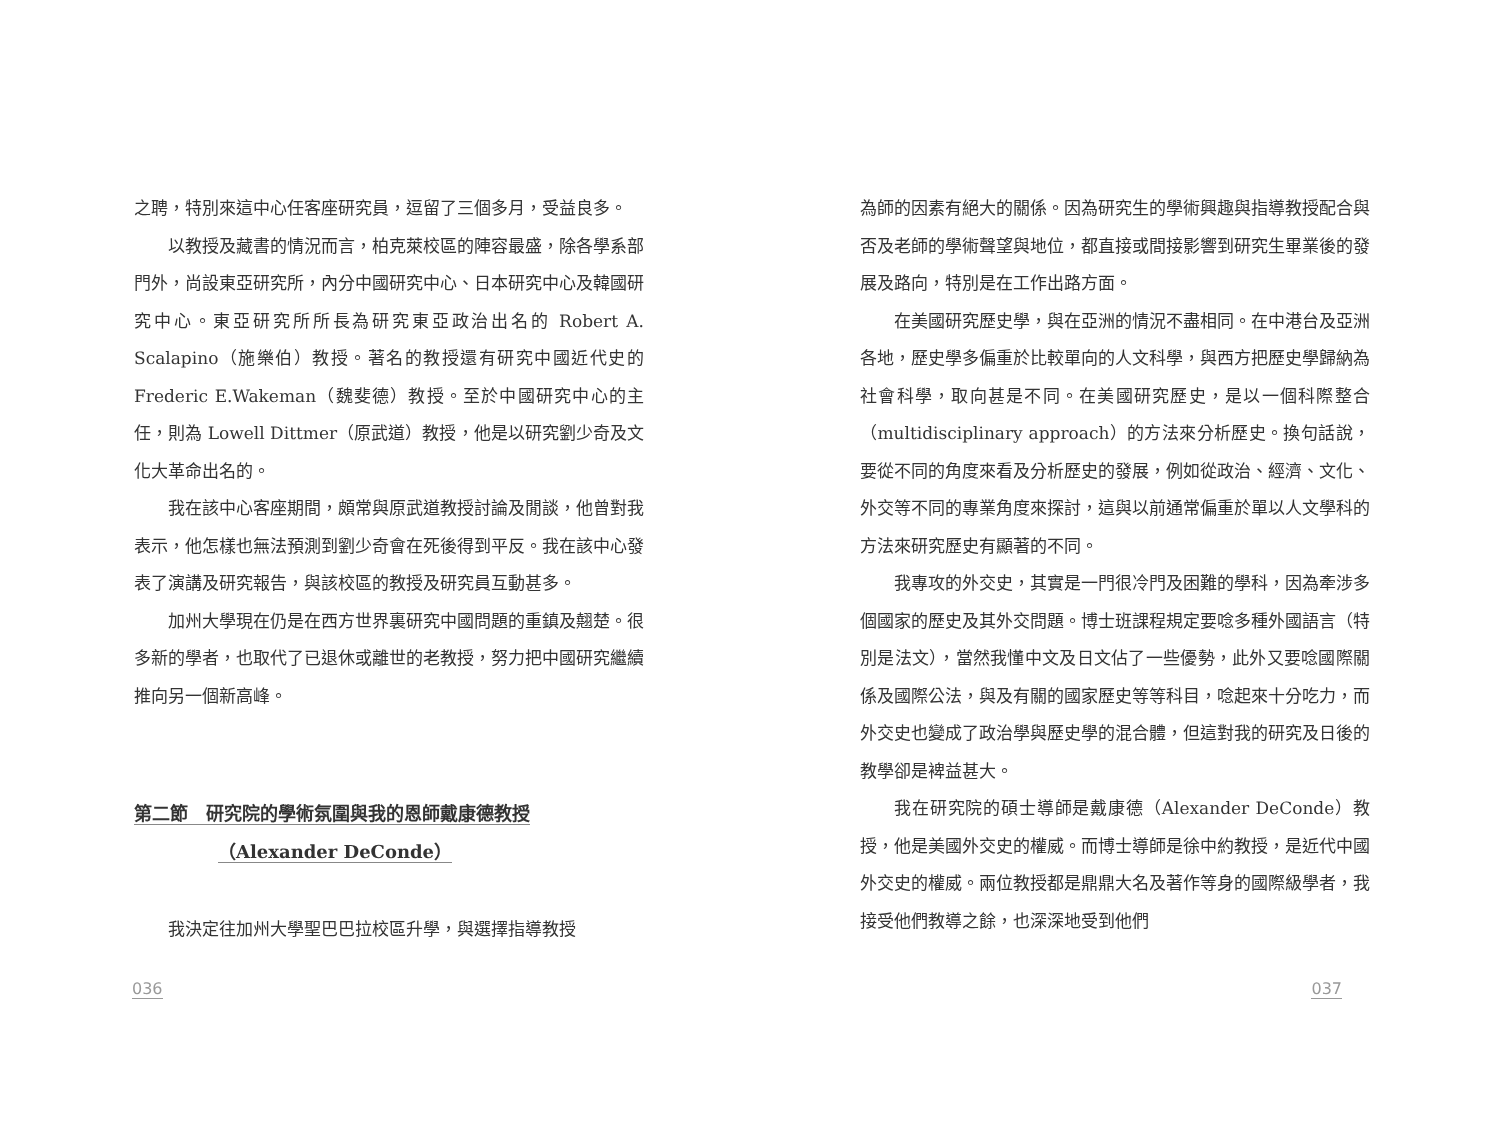之聘，特別來這中心任客座研究員，逗留了三個多月，受益良多。
以教授及藏書的情況而言，柏克萊校區的陣容最盛，除各學系部門外，尚設東亞研究所，內分中國研究中心、日本研究中心及韓國研究中心。東亞研究所所長為研究東亞政治出名的 Robert A. Scalapino（施樂伯）教授。著名的教授還有研究中國近代史的 Frederic E.Wakeman（魏斐德）教授。至於中國研究中心的主任，則為 Lowell Dittmer（原武道）教授，他是以研究劉少奇及文化大革命出名的。
我在該中心客座期間，頗常與原武道教授討論及閒談，他曾對我表示，他怎樣也無法預測到劉少奇會在死後得到平反。我在該中心發表了演講及研究報告，與該校區的教授及研究員互動甚多。
加州大學現在仍是在西方世界裏研究中國問題的重鎮及翹楚。很多新的學者，也取代了已退休或離世的老教授，努力把中國研究繼續推向另一個新高峰。
第二節　研究院的學術氛圍與我的恩師戴康德教授
（Alexander DeConde）
我決定往加州大學聖巴巴拉校區升學，與選擇指導教授
為師的因素有絕大的關係。因為研究生的學術興趣與指導教授配合與否及老師的學術聲望與地位，都直接或間接影響到研究生畢業後的發展及路向，特別是在工作出路方面。
在美國研究歷史學，與在亞洲的情況不盡相同。在中港台及亞洲各地，歷史學多偏重於比較單向的人文科學，與西方把歷史學歸納為社會科學，取向甚是不同。在美國研究歷史，是以一個科際整合（multidisciplinary approach）的方法來分析歷史。換句話說，要從不同的角度來看及分析歷史的發展，例如從政治、經濟、文化、外交等不同的專業角度來探討，這與以前通常偏重於單以人文學科的方法來研究歷史有顯著的不同。
我專攻的外交史，其實是一門很冷門及困難的學科，因為牽涉多個國家的歷史及其外交問題。博士班課程規定要唸多種外國語言（特別是法文），當然我懂中文及日文佔了一些優勢，此外又要唸國際關係及國際公法，與及有關的國家歷史等等科目，唸起來十分吃力，而外交史也變成了政治學與歷史學的混合體，但這對我的研究及日後的教學卻是裨益甚大。
我在研究院的碩士導師是戴康德（Alexander DeConde）教授，他是美國外交史的權威。而博士導師是徐中約教授，是近代中國外交史的權威。兩位教授都是鼎鼎大名及著作等身的國際級學者，我接受他們教導之餘，也深深地受到他們
036 037